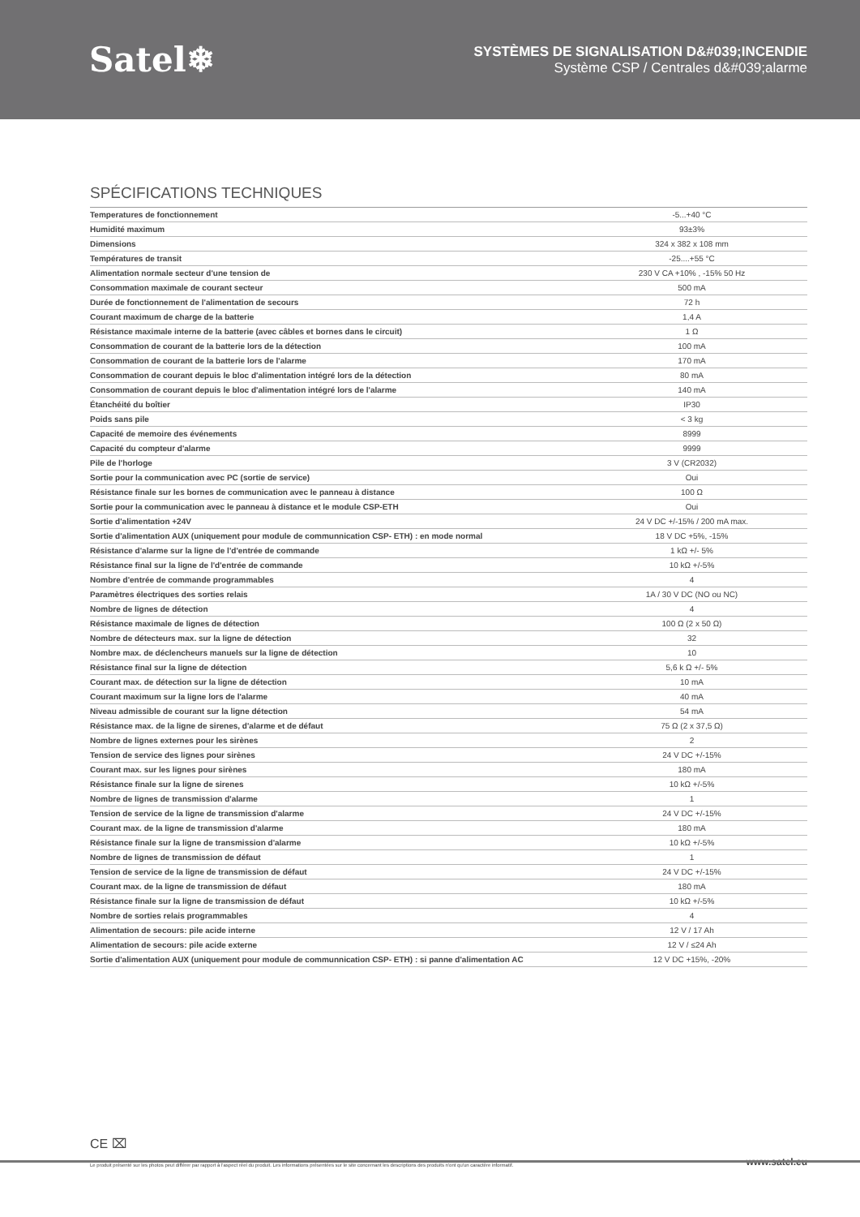Satel❄
SYSTÈMES DE SIGNALISATION D&#039;INCENDIE
Système CSP / Centrales d&#039;alarme
SPÉCIFICATIONS TECHNIQUES
| Temperatures de fonctionnement | -5...+40 °C |
| Humidité maximum | 93±3% |
| Dimensions | 324 x 382 x 108 mm |
| Températures de transit | -25....+55 °C |
| Alimentation normale secteur d'une tension de | 230 V CA +10% , -15% 50 Hz |
| Consommation maximale de courant secteur | 500 mA |
| Durée de fonctionnement de l'alimentation de secours | 72 h |
| Courant maximum de charge de la batterie | 1,4 A |
| Résistance maximale interne de la batterie (avec câbles et bornes dans le circuit) | 1 Ω |
| Consommation de courant de la batterie lors de la détection | 100 mA |
| Consommation de courant de la batterie lors de l'alarme | 170 mA |
| Consommation de courant depuis le bloc d'alimentation intégré lors de la détection | 80 mA |
| Consommation de courant depuis le bloc d'alimentation intégré lors de l'alarme | 140 mA |
| Étanchéité du boîtier | IP30 |
| Poids sans pile | < 3 kg |
| Capacité de memoire des événements | 8999 |
| Capacité du compteur d'alarme | 9999 |
| Pile de l'horloge | 3 V (CR2032) |
| Sortie pour la communication avec PC (sortie de service) | Oui |
| Résistance finale sur les bornes de communication avec le panneau à distance | 100 Ω |
| Sortie pour la communication avec le panneau à distance et le module CSP-ETH | Oui |
| Sortie d'alimentation +24V | 24 V DC +/-15% / 200 mA max. |
| Sortie d'alimentation AUX (uniquement pour module de communnication CSP- ETH) : en mode normal | 18 V DC +5%, -15% |
| Résistance d'alarme sur la ligne de l'd'entrée de commande | 1 kΩ +/- 5% |
| Résistance final sur la ligne de l'd'entrée de commande | 10 kΩ +/-5% |
| Nombre d'entrée de commande programmables | 4 |
| Paramètres électriques des sorties relais | 1A / 30 V DC (NO ou NC) |
| Nombre de lignes de détection | 4 |
| Résistance maximale de lignes de détection | 100 Ω (2 x 50 Ω) |
| Nombre de détecteurs max. sur la ligne de détection | 32 |
| Nombre max. de déclencheurs manuels sur la ligne de détection | 10 |
| Résistance final sur la ligne de détection | 5,6 k Ω +/- 5% |
| Courant max. de détection sur la ligne de détection | 10 mA |
| Courant maximum sur la ligne lors de l'alarme | 40 mA |
| Niveau admissible de courant sur la ligne détection | 54 mA |
| Résistance max. de la ligne de sirenes, d'alarme et de défaut | 75 Ω (2 x 37,5 Ω) |
| Nombre de lignes externes pour les sirènes | 2 |
| Tension de service des lignes pour sirènes | 24 V DC +/-15% |
| Courant max. sur les lignes pour sirènes | 180 mA |
| Résistance finale sur la ligne de sirenes | 10 kΩ +/-5% |
| Nombre de lignes de transmission d'alarme | 1 |
| Tension de service de la ligne de transmission d'alarme | 24 V DC +/-15% |
| Courant max. de la ligne de transmission d'alarme | 180 mA |
| Résistance finale sur la ligne de transmission d'alarme | 10 kΩ +/-5% |
| Nombre de lignes de transmission de défaut | 1 |
| Tension de service de la ligne de transmission de défaut | 24 V DC +/-15% |
| Courant max. de la ligne de transmission de défaut | 180 mA |
| Résistance finale sur la ligne de transmission de défaut | 10 kΩ +/-5% |
| Nombre de sorties relais programmables | 4 |
| Alimentation de secours: pile acide interne | 12 V / 17 Ah |
| Alimentation de secours: pile acide externe | 12 V / ≤24 Ah |
| Sortie d'alimentation AUX (uniquement pour module de communnication CSP- ETH) : si panne d'alimentation AC | 12 V DC +15%, -20% |
CE ⌧
Le produit présenté sur les photos peut différer par rapport à l'aspect réel du produit. Les informations présentées sur le site concernant les descriptions des produits n'ont qu'un caractère informatif. www.satel.eu